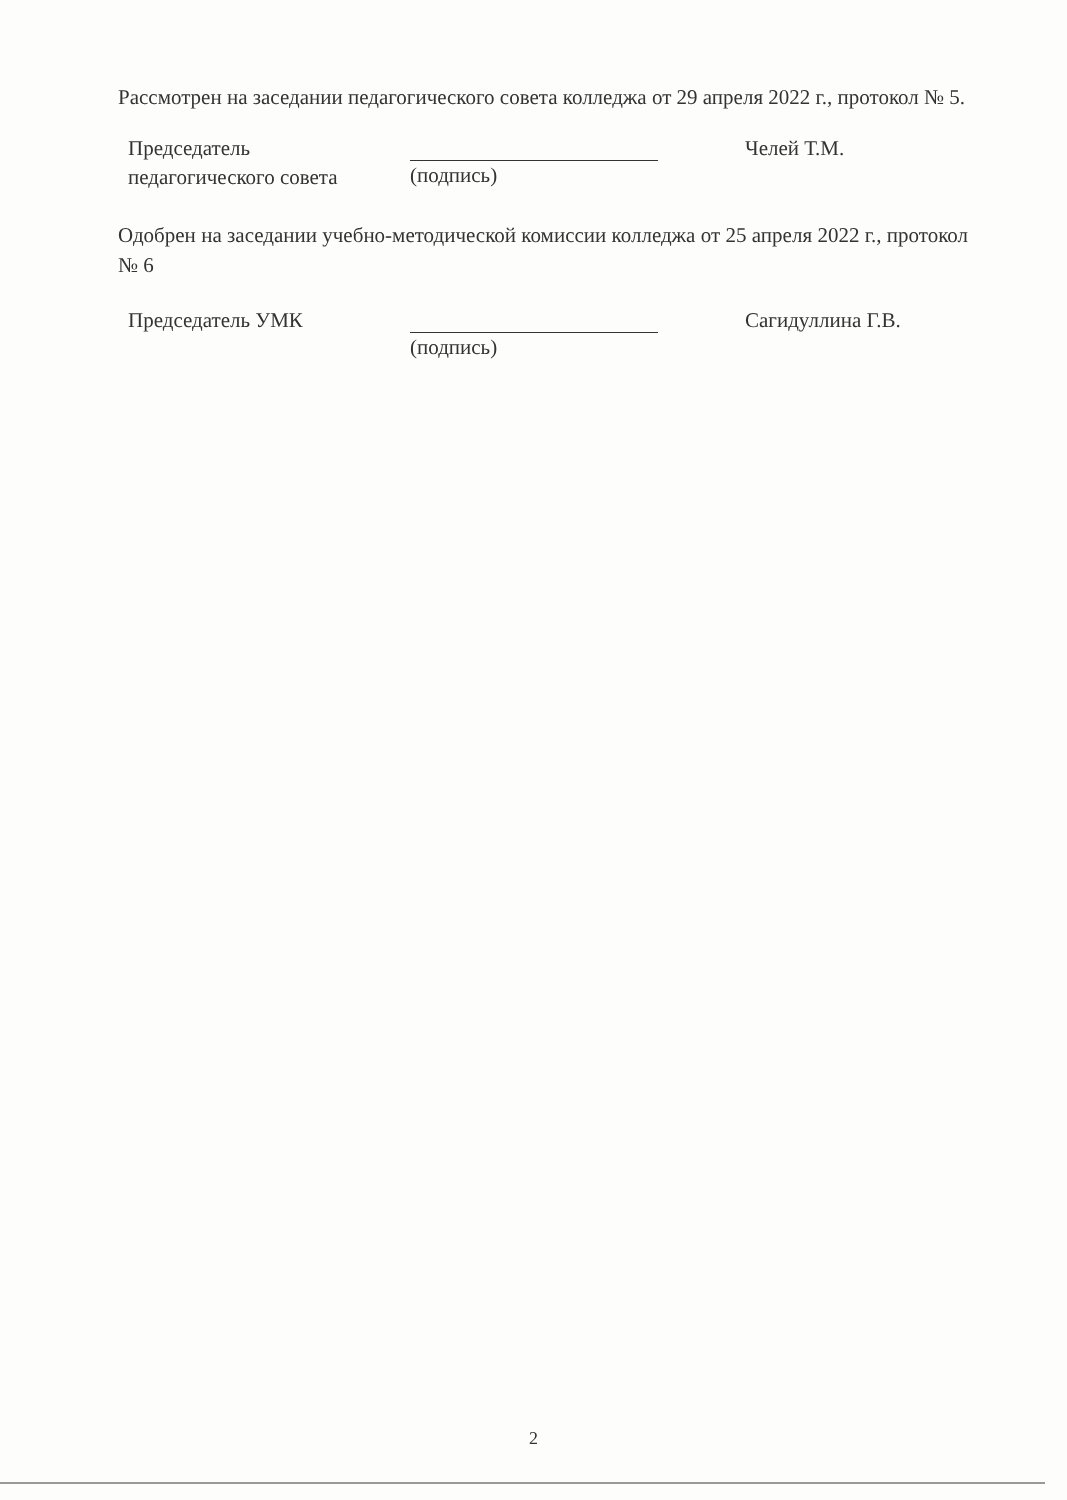Рассмотрен на заседании педагогического совета колледжа от 29 апреля 2022 г., протокол № 5.
Председатель
педагогического совета
(подпись) Челей Т.М.
Одобрен на заседании учебно-методической комиссии колледжа от 25 апреля 2022 г., протокол № 6
Председатель УМК (подпись) Сагидуллина Г.В.
2